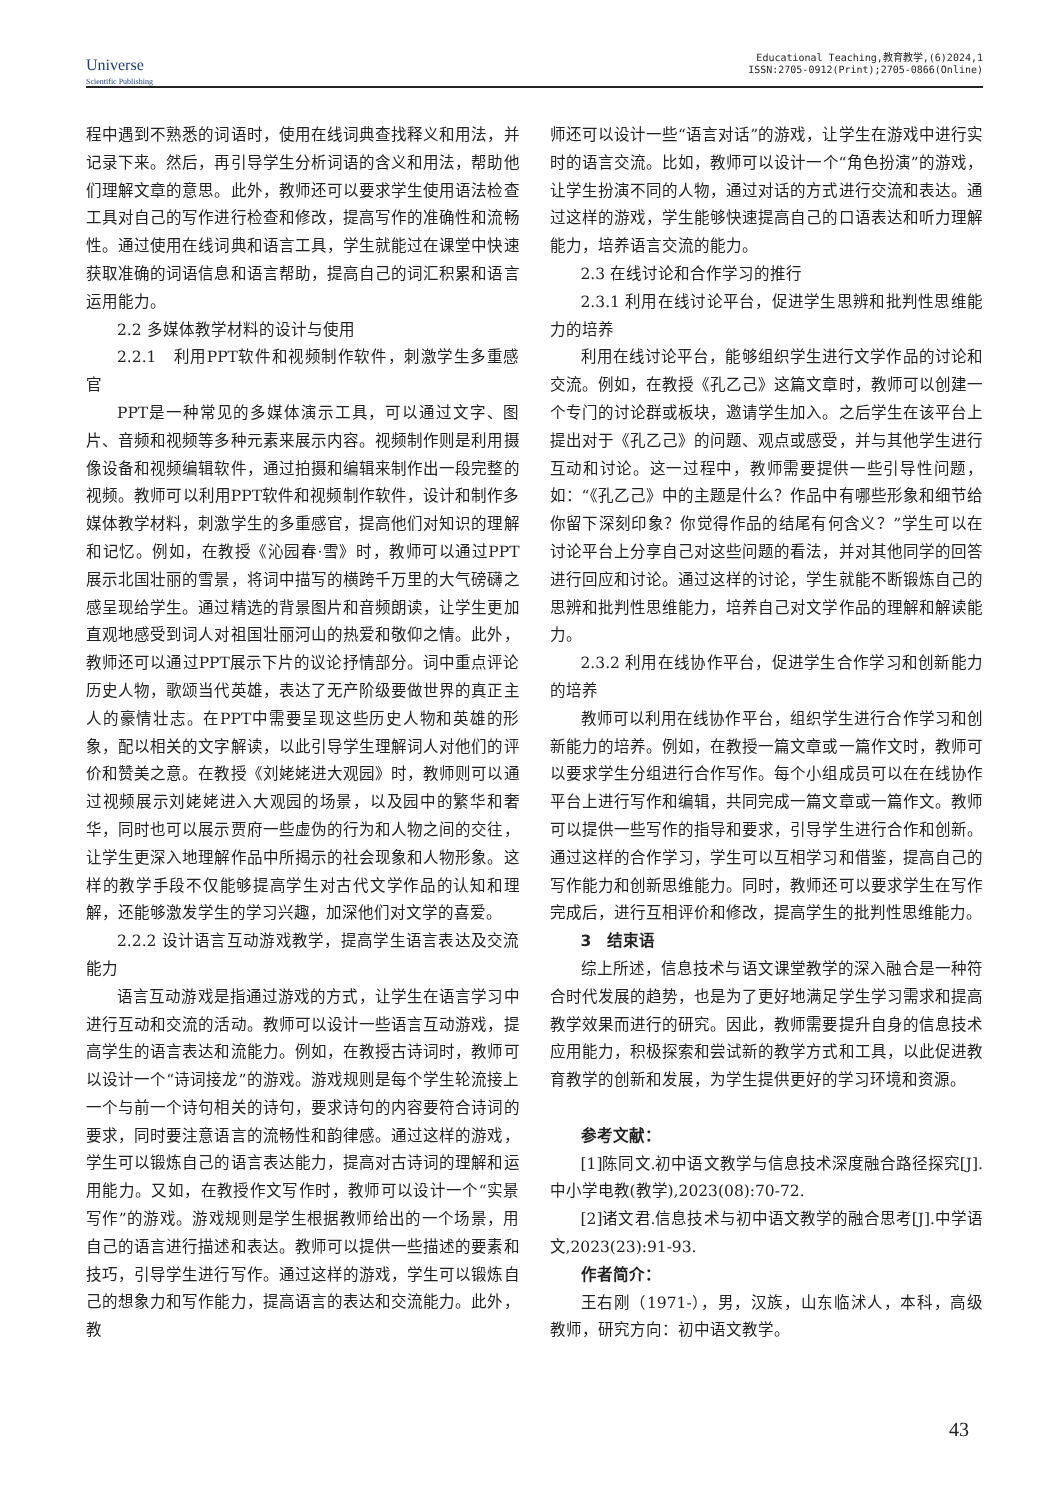Universe
Scientific Publishing
Educational Teaching,教育教学,(6)2024,1
ISSN:2705-0912(Print);2705-0866(Online)
程中遇到不熟悉的词语时，使用在线词典查找释义和用法，并记录下来。然后，再引导学生分析词语的含义和用法，帮助他们理解文章的意思。此外，教师还可以要求学生使用语法检查工具对自己的写作进行检查和修改，提高写作的准确性和流畅性。通过使用在线词典和语言工具，学生就能过在课堂中快速获取准确的词语信息和语言帮助，提高自己的词汇积累和语言运用能力。
2.2 多媒体教学材料的设计与使用
2.2.1　利用PPT软件和视频制作软件，刺激学生多重感官
PPT是一种常见的多媒体演示工具，可以通过文字、图片、音频和视频等多种元素来展示内容。视频制作则是利用摄像设备和视频编辑软件，通过拍摄和编辑来制作出一段完整的视频。教师可以利用PPT软件和视频制作软件，设计和制作多媒体教学材料，刺激学生的多重感官，提高他们对知识的理解和记忆。例如，在教授《沁园春·雪》时，教师可以通过PPT展示北国壮丽的雪景，将词中描写的横跨千万里的大气磅礴之感呈现给学生。通过精选的背景图片和音频朗读，让学生更加直观地感受到词人对祖国壮丽河山的热爱和敬仰之情。此外，教师还可以通过PPT展示下片的议论抒情部分。词中重点评论历史人物，歌颂当代英雄，表达了无产阶级要做世界的真正主人的豪情壮志。在PPT中需要呈现这些历史人物和英雄的形象，配以相关的文字解读，以此引导学生理解词人对他们的评价和赞美之意。在教授《刘姥姥进大观园》时，教师则可以通过视频展示刘姥姥进入大观园的场景，以及园中的繁华和奢华，同时也可以展示贾府一些虚伪的行为和人物之间的交往，让学生更深入地理解作品中所揭示的社会现象和人物形象。这样的教学手段不仅能够提高学生对古代文学作品的认知和理解，还能够激发学生的学习兴趣，加深他们对文学的喜爱。
2.2.2 设计语言互动游戏教学，提高学生语言表达及交流能力
语言互动游戏是指通过游戏的方式，让学生在语言学习中进行互动和交流的活动。教师可以设计一些语言互动游戏，提高学生的语言表达和流能力。例如，在教授古诗词时，教师可以设计一个“诗词接龙”的游戏。游戏规则是每个学生轮流接上一个与前一个诗句相关的诗句，要求诗句的内容要符合诗词的要求，同时要注意语言的流畅性和韵律感。通过这样的游戏，学生可以锻炼自己的语言表达能力，提高对古诗词的理解和运用能力。又如，在教授作文写作时，教师可以设计一个“实景写作”的游戏。游戏规则是学生根据教师给出的一个场景，用自己的语言进行描述和表达。教师可以提供一些描述的要素和技巧，引导学生进行写作。通过这样的游戏，学生可以锻炼自己的想象力和写作能力，提高语言的表达和交流能力。此外，教
师还可以设计一些“语言对话”的游戏，让学生在游戏中进行实时的语言交流。比如，教师可以设计一个“角色扮演”的游戏，让学生扮演不同的人物，通过对话的方式进行交流和表达。通过这样的游戏，学生能够快速提高自己的口语表达和听力理解能力，培养语言交流的能力。
2.3 在线讨论和合作学习的推行
2.3.1 利用在线讨论平台，促进学生思辨和批判性思维能力的培养
利用在线讨论平台，能够组织学生进行文学作品的讨论和交流。例如，在教授《孔乙己》这篇文章时，教师可以创建一个专门的讨论群或板块，邀请学生加入。之后学生在该平台上提出对于《孔乙己》的问题、观点或感受，并与其他学生进行互动和讨论。这一过程中，教师需要提供一些引导性问题，如：“《孔乙己》中的主题是什么？作品中有哪些形象和细节给你留下深刻印象？你觉得作品的结尾有何含义？”学生可以在讨论平台上分享自己对这些问题的看法，并对其他同学的回答进行回应和讨论。通过这样的讨论，学生就能不断锻炼自己的思辨和批判性思维能力，培养自己对文学作品的理解和解读能力。
2.3.2 利用在线协作平台，促进学生合作学习和创新能力的培养
教师可以利用在线协作平台，组织学生进行合作学习和创新能力的培养。例如，在教授一篇文章或一篇作文时，教师可以要求学生分组进行合作写作。每个小组成员可以在在线协作平台上进行写作和编辑，共同完成一篇文章或一篇作文。教师可以提供一些写作的指导和要求，引导学生进行合作和创新。通过这样的合作学习，学生可以互相学习和借鉴，提高自己的写作能力和创新思维能力。同时，教师还可以要求学生在写作完成后，进行互相评价和修改，提高学生的批判性思维能力。
3　结束语
综上所述，信息技术与语文课堂教学的深入融合是一种符合时代发展的趋势，也是为了更好地满足学生学习需求和提高教学效果而进行的研究。因此，教师需要提升自身的信息技术应用能力，积极探索和尝试新的教学方式和工具，以此促进教育教学的创新和发展，为学生提供更好的学习环境和资源。
参考文献：
[1]陈同文.初中语文教学与信息技术深度融合路径探究[J].中小学电教(教学),2023(08):70-72.
[2]诸文君.信息技术与初中语文教学的融合思考[J].中学语文,2023(23):91-93.
作者简介：
王右刚（1971-），男，汉族，山东临沭人，本科，高级教师，研究方向：初中语文教学。
43